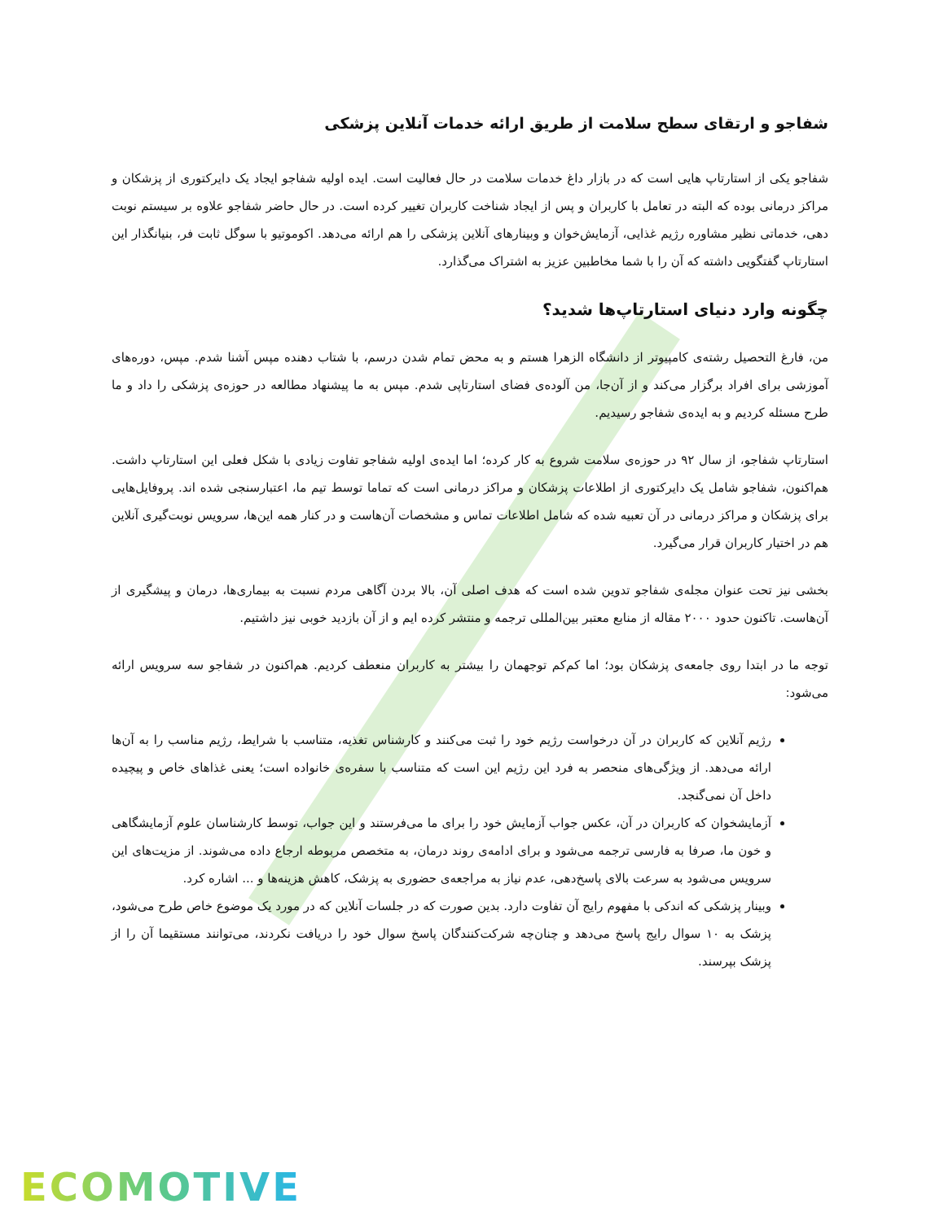شفاجو و ارتقای سطح سلامت از طریق ارائه خدمات آنلاین پزشکی
شفاجو یکی از استارتاپ هایی است که در بازار داغ خدمات سلامت در حال فعالیت است. ایده اولیه شفاجو ایجاد یک دایرکتوری از پزشکان و مراکز درمانی بوده که البته در تعامل با کاربران و پس از ایجاد شناخت کاربران تغییر کرده است. در حال حاضر شفاجو علاوه بر سیستم نوبت دهی، خدماتی نظیر مشاوره رژیم غذایی، آزمایش‌خوان و وبینارهای آنلاین پزشکی را هم ارائه می‌دهد. اکوموتیو با سوگل ثابت فر، بنیانگذار این استارتاپ گفتگویی داشته که آن را با شما مخاطبین عزیز به اشتراک می‌گذارد.
چگونه وارد دنیای استارتاپ‌ها شدید؟
من، فارغ التحصیل رشته‌ی کامپیوتر از دانشگاه الزهرا هستم و به محض تمام شدن درسم، با شتاب دهنده مپس آشنا شدم. مپس، دوره‌های آموزشی برای افراد برگزار می‌کند و از آن‌جا، من آلوده‌ی فضای استارتاپی شدم. مپس به ما پیشنهاد مطالعه در حوزه‌ی پزشکی را داد و ما طرح مسئله کردیم و به ایده‌ی شفاجو رسیدیم.
استارتاپ شفاجو، از سال ۹۲ در حوزه‌ی سلامت شروع به کار کرده؛ اما ایده‌ی اولیه شفاجو تفاوت زیادی با شکل فعلی این استارتاپ داشت. هم‌اکنون، شفاجو شامل یک دایرکتوری از اطلاعات پزشکان و مراکز درمانی است که تماما توسط تیم ما، اعتبارسنجی شده اند. پروفایل‌هایی برای پزشکان و مراکز درمانی در آن تعبیه شده که شامل اطلاعات تماس و مشخصات آن‌هاست و در کنار همه این‌ها، سرویس نوبت‌گیری آنلاین هم در اختیار کاربران قرار می‌گیرد.
بخشی نیز تحت عنوان مجله‌ی شفاجو تدوین شده است که هدف اصلی آن، بالا بردن آگاهی مردم نسبت به بیماری‌ها، درمان و پیشگیری از آن‌هاست. تاکنون حدود ۲۰۰۰ مقاله از منابع معتبر بین‌المللی ترجمه و منتشر کرده ایم و از آن بازدید خوبی نیز داشتیم.
توجه ما در ابتدا روی جامعه‌ی پزشکان بود؛ اما کم‌کم توجهمان را بیشتر به کاربران منعطف کردیم. هم‌اکنون در شفاجو سه سرویس ارائه می‌شود:
رژیم آنلاین که کاربران در آن درخواست رژیم خود را ثبت می‌کنند و کارشناس تغذیه، متناسب با شرایط، رژیم مناسب را به آن‌ها ارائه می‌دهد. از ویژگی‌های منحصر به فرد این رژیم این است که متناسب با سفره‌ی خانواده است؛ یعنی غذاهای خاص و پیچیده داخل آن نمی‌گنجد.
آزمایشخوان که کاربران در آن، عکس جواب آزمایش خود را برای ما می‌فرستند و این جواب، توسط کارشناسان علوم آزمایشگاهی و خون ما، صرفا به فارسی ترجمه می‌شود و برای ادامه‌ی روند درمان، به متخصص مربوطه ارجاع داده می‌شوند. از مزیت‌های این سرویس می‌شود به سرعت بالای پاسخ‌دهی، عدم نیاز به مراجعه‌ی حضوری به پزشک، کاهش هزینه‌ها و ... اشاره کرد.
وبینار پزشکی که اندکی با مفهوم رایج آن تفاوت دارد. بدین صورت که در جلسات آنلاین که در مورد یک موضوع خاص طرح می‌شود، پزشک به ۱۰ سوال رایج پاسخ می‌دهد و چنان‌چه شرکت‌کنندگان پاسخ سوال خود را دریافت نکردند، می‌توانند مستقیما آن را از پزشک بپرسند.
ECOMOTIVE